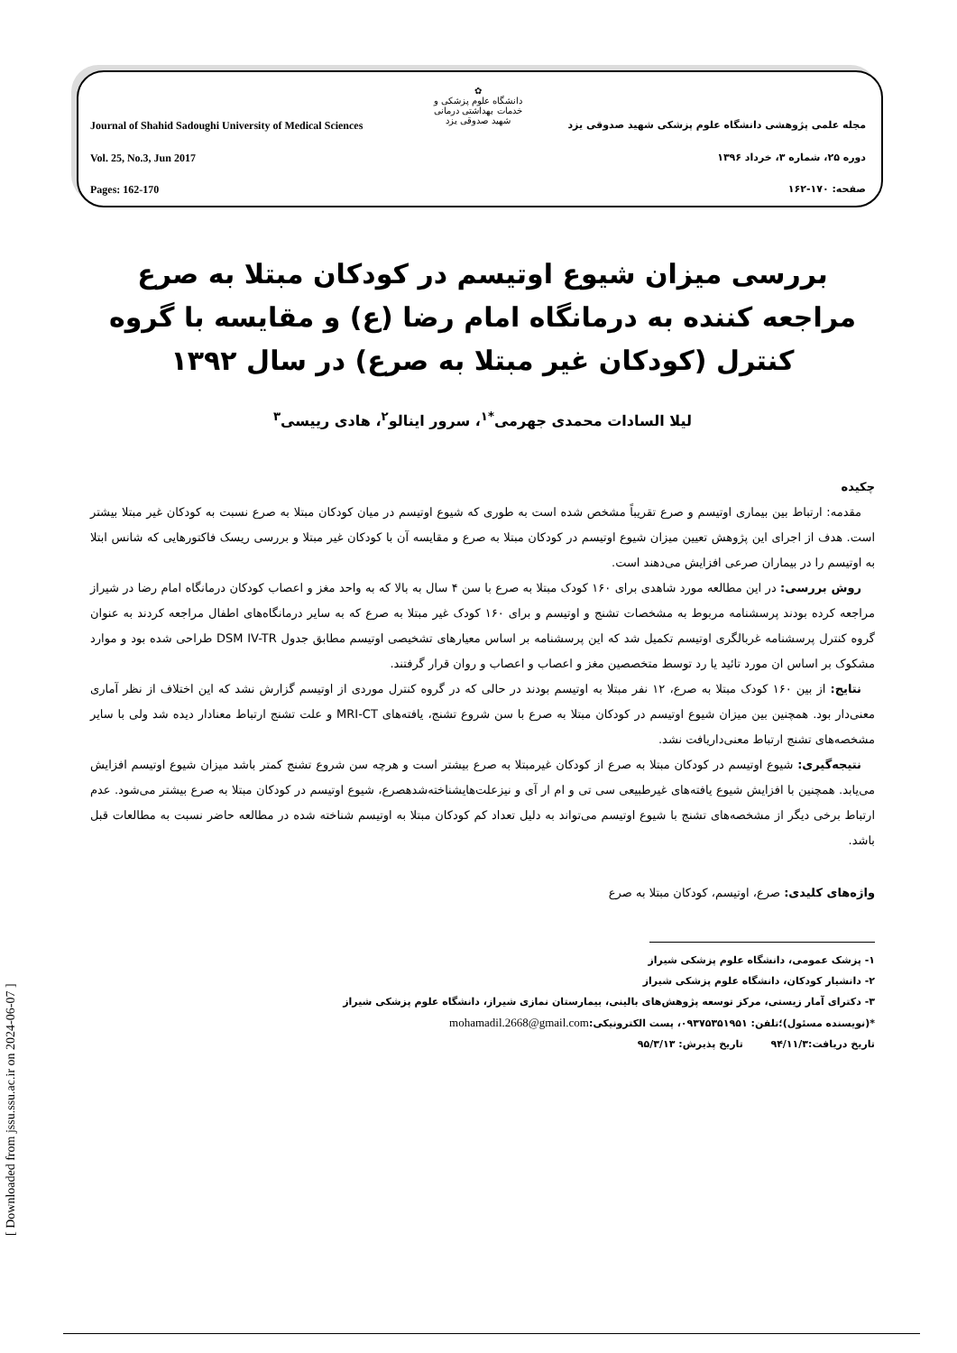✿
دانشگاه علوم پزشکی و خدمات بهداشتی درمانی
شهید صدوقی یزد
Journal of Shahid Sadoughi University of Medical Sciences مجله علمی پژوهشی دانشگاه علوم پزشکی شهید صدوقی یزد
Vol. 25, No.3, Jun 2017 دوره ۲۵، شماره ۳، خرداد ۱۳۹۶
Pages: 162-170 صفحه: ۱۷۰-۱۶۲
بررسی میزان شیوع اوتیسم در کودکان مبتلا به صرع مراجعه کننده به درمانگاه امام رضا (ع) و مقایسه با گروه کنترل (کودکان غیر مبتلا به صرع) در سال ۱۳۹۲
لیلا السادات محمدی جهرمی<sup>*۱</sup>، سرور اینالو<sup>۲</sup>، هادی رییسی<sup>۳</sup>
چکیده
مقدمه: ارتباط بین بیماری اوتیسم و صرع تقریباً مشخص شده است به طوری که شیوع اوتیسم در میان کودکان مبتلا به صرع نسبت به کودکان غیر مبتلا بیشتر است. هدف از اجرای این پژوهش تعیین میزان شیوع اوتیسم در کودکان مبتلا به صرع و مقایسه آن با کودکان غیر مبتلا و بررسی ریسک فاکتورهایی که شانس ابتلا به اوتیسم را در بیماران صرعی افزایش می‌دهند است.
روش بررسی: در این مطالعه مورد شاهدی برای ۱۶۰ کودک مبتلا به صرع با سن ۴ سال به بالا که به واحد مغز و اعصاب کودکان درمانگاه امام رضا در شیراز مراجعه کرده بودند پرسشنامه مربوط به مشخصات تشنج و اوتیسم و برای ۱۶۰ کودک غیر مبتلا به صرع که به سایر درمانگاه‌های اطفال مراجعه کردند به عنوان گروه کنترل پرسشنامه غربالگری اوتیسم تکمیل شد که این پرسشنامه بر اساس معیارهای تشخیصی اوتیسم مطابق جدول DSM IV-TR طراحی شده بود و موارد مشکوک بر اساس ان مورد تائید یا رد توسط متخصصین مغز و اعصاب و اعصاب و روان قرار گرفتند.
نتایج: از بین ۱۶۰ کودک مبتلا به صرع، ۱۲ نفر مبتلا به اوتیسم بودند در حالی که در گروه کنترل موردی از اوتیسم گزارش نشد که این اختلاف از نظر آماری معنی‌دار بود. همچنین بین میزان شیوع اوتیسم در کودکان مبتلا به صرع با سن شروع تشنج، یافته‌های MRI-CT و علت تشنج ارتباط معنادار دیده شد ولی با سایر مشخصه‌های تشنج ارتباط معنی‌داریافت نشد.
نتیجه‌گیری: شیوع اوتیسم در کودکان مبتلا به صرع از کودکان غیرمبتلا به صرع بیشتر است و هرچه سن شروع تشنج کمتر باشد میزان شیوع اوتیسم افزایش می‌یابد. همچنین با افزایش شیوع یافته‌های غیرطبیعی سی تی و ام ار آی و نیزعلت‌هایشناخته‌شدهصرع، شیوع اوتیسم در کودکان مبتلا به صرع بیشتر می‌شود. عدم ارتباط برخی دیگر از مشخصه‌های تشنج با شیوع اوتیسم می‌تواند به دلیل تعداد کم کودکان مبتلا به اوتیسم شناخته شده در مطالعه حاضر نسبت به مطالعات قبل باشد.
واژه‌های کلیدی: صرع، اوتیسم، کودکان مبتلا به صرع
۱- پزشک عمومی، دانشگاه علوم پزشکی شیراز
۲- دانشیار کودکان، دانشگاه علوم پزشکی شیراز
۳- دکترای آمار زیستی، مرکز توسعه پژوهش‌های بالینی، بیمارستان نمازی شیراز، دانشگاه علوم پزشکی شیراز
*(نویسنده مسئول)؛تلفن: ۰۹۳۷۵۳۵۱۹۵۱، پست الکترونیکی:mohamadil.2668@gmail.com
تاریخ دریافت:۹۴/۱۱/۳ تاریخ پذیرش: ۹۵/۳/۱۳
[ Downloaded from jssu.ssu.ac.ir on 2024-06-07 ]